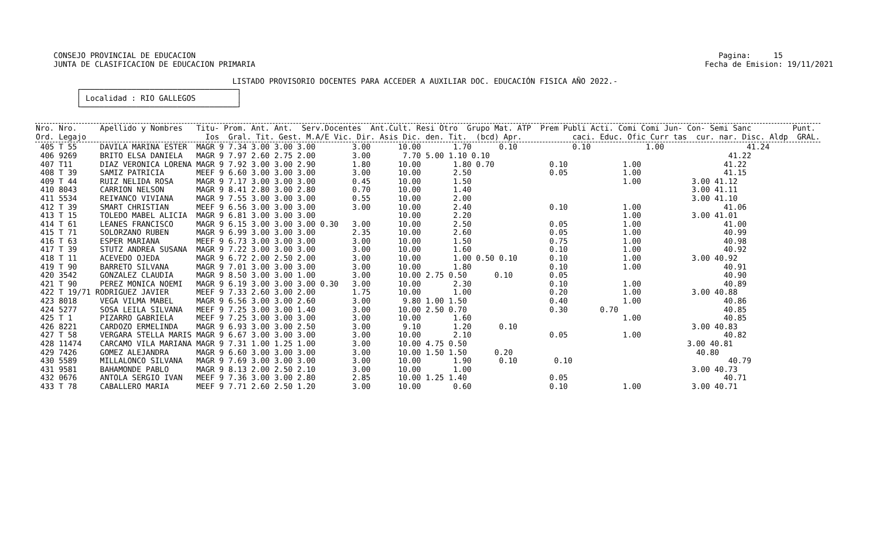CONSEJO PROVINCIAL DE EDUCACION                                                                                                                  Pagina:     15
    JUNTA DE CLASIFICACION DE EDUCACION PRIMARIA                                                                                                  Fecha de Emision: 19/11/2021

                                           LISTADO PROVISORIO DOCENTES PARA ACCEDER A AUXILIAR DOC. EDUCACIÓN FISICA AÑO 2022.-
         ┌──────────────────────────────────┐
         │ Localidad : RIO GALLEGOS         │
         └──────────────────────────────────┘
| Nro. Nro. Apellido y Nombres Titu- Prom. Ant. Ant. Serv.Docentes Ant.Cult. Resi Otro Grupo Mat. ATP Prem Publi Acti. Comi Comi Jun- Con- Semi Sanc Punt. Ord. Legajo Ios Gral. Tit. Gest. M.A/E Vic. Dir. Asis Dic. den. Tit. (bcd) Apr. caci. Educ. Ofic Curr tas cur. nar. Disc. Aldp GRAL. |
| --- |
| 405 T 55 DAVILA MARINA ESTER MAGR 9 7.34 3.00 3.00 3.00 3.00 10.00 1.70 0.10 0.10 1.00 41.24 406 9269 BRITO ELSA DANIELA MAGR 9 7.97 2.60 2.75 2.00 3.00 7.70 5.00 1.10 0.10 41.22 407 T11 DIAZ VERONICA LORENA MAGR 9 7.92 3.00 3.00 2.90 1.80 10.00 1.80 0.70 0.10 1.00 41.22 408 T 39 SAMIZ PATRICIA MEEF 9 6.60 3.00 3.00 3.00 3.00 10.00 2.50 0.05 1.00 41.15 409 T 44 RUIZ NELIDA ROSA MAGR 9 7.17 3.00 3.00 3.00 0.45 10.00 1.50 1.00 3.00 41.12 410 8043 CARRION NELSON MAGR 9 8.41 2.80 3.00 2.80 0.70 10.00 1.40 3.00 41.11 411 5534 REI¥ANCO VIVIANA MAGR 9 7.55 3.00 3.00 3.00 0.55 10.00 2.00 3.00 41.10 412 T 39 SMART CHRISTIAN MEEF 9 6.56 3.00 3.00 3.00 3.00 10.00 2.40 0.10 1.00 41.06 413 T 15 TOLEDO MABEL ALICIA MAGR 9 6.81 3.00 3.00 3.00 10.00 2.20 1.00 3.00 41.01 414 T 61 LEANES FRANCISCO MAGR 9 6.15 3.00 3.00 3.00 0.30 3.00 10.00 2.50 0.05 1.00 41.00 415 T 71 SOLORZANO RUBEN MAGR 9 6.99 3.00 3.00 3.00 2.35 10.00 2.60 0.05 1.00 40.99 416 T 63 ESPER MARIANA MEEF 9 6.73 3.00 3.00 3.00 3.00 10.00 1.50 0.75 1.00 40.98 417 T 39 STUTZ ANDREA SUSANA MAGR 9 7.22 3.00 3.00 3.00 3.00 10.00 1.60 0.10 1.00 40.92 418 T 11 ACEVEDO OJEDA MAGR 9 6.72 2.00 2.50 2.00 3.00 10.00 1.00 0.50 0.10 0.10 1.00 3.00 40.92 419 T 90 BARRETO SILVANA MAGR 9 7.01 3.00 3.00 3.00 3.00 10.00 1.80 0.10 1.00 40.91 420 3542 GONZALEZ CLAUDIA MAGR 9 8.50 3.00 3.00 1.00 3.00 10.00 2.75 0.50 0.10 0.05 40.90 421 T 90 PEREZ MONICA NOEMI MAGR 9 6.19 3.00 3.00 3.00 0.30 3.00 10.00 2.30 0.10 1.00 40.89 422 T 19/71 RODRIGUEZ JAVIER MEEF 9 7.33 2.60 3.00 2.00 1.75 10.00 1.00 0.20 1.00 3.00 40.88 423 8018 VEGA VILMA MABEL MAGR 9 6.56 3.00 3.00 2.60 3.00 9.80 1.00 1.50 0.40 1.00 40.86 424 5277 SOSA LEILA SILVANA MEEF 9 7.25 3.00 3.00 1.40 3.00 10.00 2.50 0.70 0.30 0.70 40.85 425 T 1 PIZARRO GABRIELA MEEF 9 7.25 3.00 3.00 3.00 3.00 10.00 1.60 1.00 40.85 426 8221 CARDOZO ERMELINDA MAGR 9 6.93 3.00 3.00 2.50 3.00 9.10 1.20 0.10 3.00 40.83 427 T 58 VERGARA STELLA MARIS MAGR 9 6.67 3.00 3.00 3.00 3.00 10.00 2.10 0.05 1.00 40.82 428 11474 CARCAMO VILA MARIANA MAGR 9 7.31 1.00 1.25 1.00 3.00 10.00 4.75 0.50 3.00 40.81 429 7426 GOMEZ ALEJANDRA MAGR 9 6.60 3.00 3.00 3.00 3.00 10.00 1.50 1.50 0.20 40.80 430 5589 MILLALONCO SILVANA MAGR 9 7.69 3.00 3.00 3.00 3.00 10.00 1.90 0.10 0.10 40.79 431 9581 BAHAMONDE PABLO MAGR 9 8.13 2.00 2.50 2.10 3.00 10.00 1.00 3.00 40.73 432 0676 ANTOLA SERGIO IVAN MEEF 9 7.36 3.00 3.00 2.80 2.85 10.00 1.25 1.40 0.05 40.71 433 T 78 CABALLERO MARIA MEEF 9 7.71 2.60 2.50 1.20 3.00 10.00 0.60 0.10 1.00 3.00 40.71 |